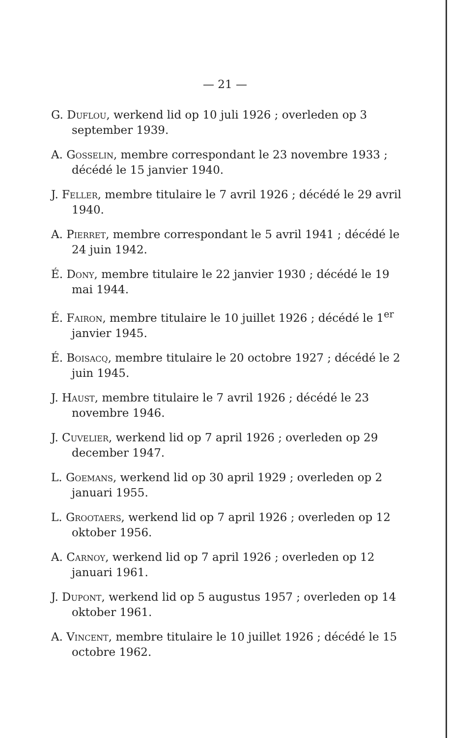— 21 —
G. Duflou, werkend lid op 10 juli 1926 ; overleden op 3 september 1939.
A. Gosselin, membre correspondant le 23 novembre 1933 ; décédé le 15 janvier 1940.
J. Feller, membre titulaire le 7 avril 1926 ; décédé le 29 avril 1940.
A. Pierret, membre correspondant le 5 avril 1941 ; décédé le 24 juin 1942.
É. Dony, membre titulaire le 22 janvier 1930 ; décédé le 19 mai 1944.
É. Fairon, membre titulaire le 10 juillet 1926 ; décédé le 1<sup>er</sup> janvier 1945.
É. Boisacq, membre titulaire le 20 octobre 1927 ; décédé le 2 juin 1945.
J. Haust, membre titulaire le 7 avril 1926 ; décédé le 23 novembre 1946.
J. Cuvelier, werkend lid op 7 april 1926 ; overleden op 29 december 1947.
L. Goemans, werkend lid op 30 april 1929 ; overleden op 2 januari 1955.
L. Grootaers, werkend lid op 7 april 1926 ; overleden op 12 oktober 1956.
A. Carnoy, werkend lid op 7 april 1926 ; overleden op 12 januari 1961.
J. Dupont, werkend lid op 5 augustus 1957 ; overleden op 14 oktober 1961.
A. Vincent, membre titulaire le 10 juillet 1926 ; décédé le 15 octobre 1962.